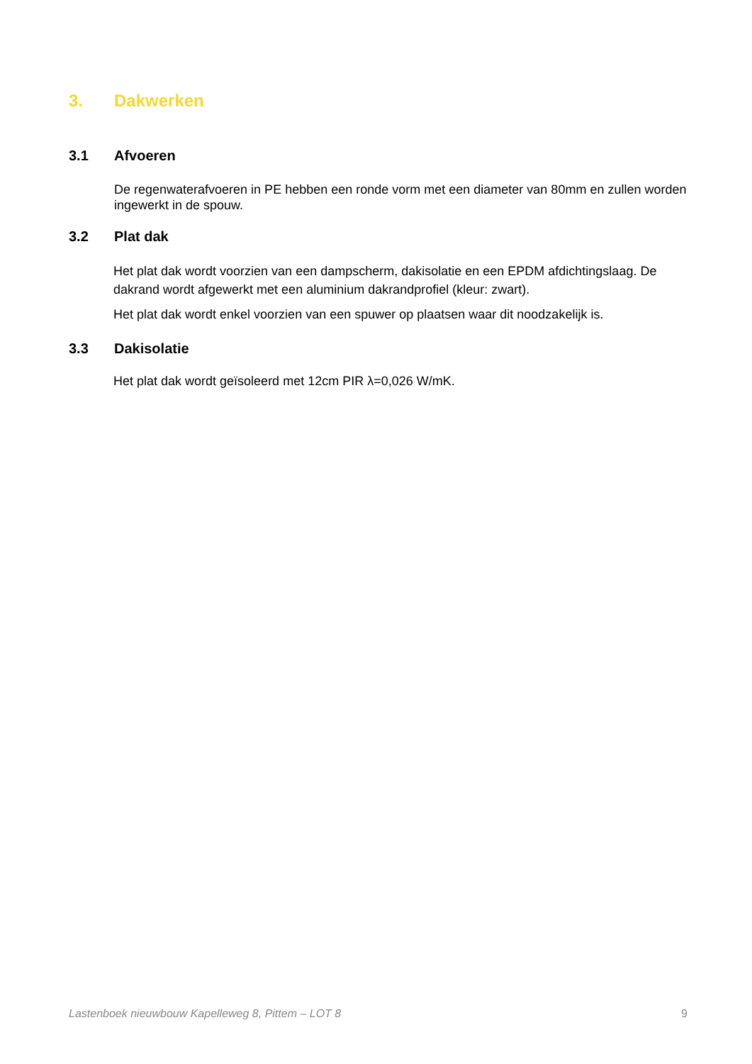3. Dakwerken
3.1 Afvoeren
De regenwaterafvoeren in PE hebben een ronde vorm met een diameter van 80mm en zullen worden ingewerkt in de spouw.
3.2 Plat dak
Het plat dak wordt voorzien van een dampscherm, dakisolatie en een EPDM afdichtingslaag. De dakrand wordt afgewerkt met een aluminium dakrandprofiel (kleur: zwart).
Het plat dak wordt enkel voorzien van een spuwer op plaatsen waar dit noodzakelijk is.
3.3 Dakisolatie
Het plat dak wordt geïsoleerd met 12cm PIR λ=0,026 W/mK.
Lastenboek nieuwbouw Kapelleweg 8, Pittem – LOT 8 9